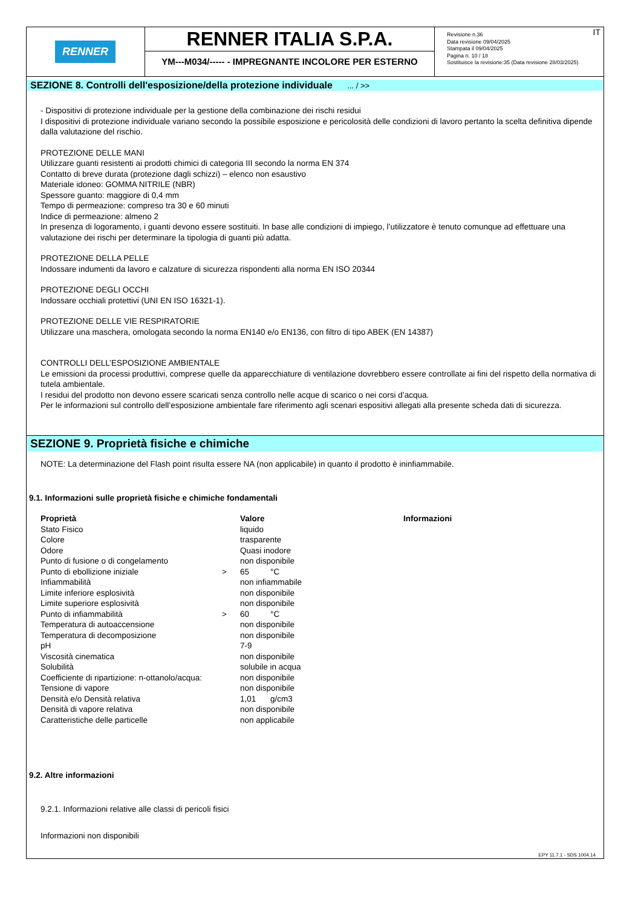RENNER
RENNER ITALIA S.P.A.
YM---M034/----- - IMPREGNANTE INCOLORE PER ESTERNO
IT Revisione n.36
Data revisione 09/04/2025
Stampata il 09/04/2025
Pagina n. 10 / 18
Sostituisce la revisione:35 (Data revisione 28/03/2025)
SEZIONE 8. Controlli dell'esposizione/della protezione individuale ... / >>
- Dispositivi di protezione individuale per la gestione della combinazione dei rischi residui
I dispositivi di protezione individuale variano secondo la possibile esposizione e pericolosità delle condizioni di lavoro pertanto la scelta definitiva dipende dalla valutazione del rischio.
PROTEZIONE DELLE MANI
Utilizzare guanti resistenti ai prodotti chimici di categoria III secondo la norma EN 374
Contatto di breve durata (protezione dagli schizzi) – elenco non esaustivo
Materiale idoneo: GOMMA NITRILE (NBR)
Spessore guanto: maggiore di 0,4 mm
Tempo di permeazione: compreso tra 30 e 60 minuti
Indice di permeazione: almeno 2
In presenza di logoramento, i guanti devono essere sostituiti. In base alle condizioni di impiego, l’utilizzatore è tenuto comunque ad effettuare una valutazione dei rischi per determinare la tipologia di guanti più adatta.
PROTEZIONE DELLA PELLE
Indossare indumenti da lavoro e calzature di sicurezza rispondenti alla norma EN ISO 20344
PROTEZIONE DEGLI OCCHI
Indossare occhiali protettivi (UNI EN ISO 16321-1).
PROTEZIONE DELLE VIE RESPIRATORIE
Utilizzare una maschera, omologata secondo la norma EN140 e/o EN136, con filtro di tipo ABEK (EN 14387)
CONTROLLI DELL’ESPOSIZIONE AMBIENTALE
Le emissioni da processi produttivi, comprese quelle da apparecchiature di ventilazione dovrebbero essere controllate ai fini del rispetto della normativa di tutela ambientale.
I residui del prodotto non devono essere scaricati senza controllo nelle acque di scarico o nei corsi d’acqua.
Per le informazioni sul controllo dell’esposizione ambientale fare riferimento agli scenari espositivi allegati alla presente scheda dati di sicurezza.
SEZIONE 9. Proprietà fisiche e chimiche
NOTE: La determinazione del Flash point risulta essere NA (non applicabile) in quanto il prodotto è ininfiammabile.
9.1. Informazioni sulle proprietà fisiche e chimiche fondamentali
| Proprietà | | Valore | | Informazioni |
| --- | --- | --- | --- | --- |
| Stato Fisico | | liquido | | |
| Colore | | trasparente | | |
| Odore | | Quasi inodore | | |
| Punto di fusione o di congelamento | | non disponibile | | |
| Punto di ebollizione iniziale | > | 65 | °C | |
| Infiammabilità | | non infiammabile | | |
| Limite inferiore esplosività | | non disponibile | | |
| Limite superiore esplosività | | non disponibile | | |
| Punto di infiammabilità | > | 60 | °C | |
| Temperatura di autoaccensione | | non disponibile | | |
| Temperatura di decomposizione | | non disponibile | | |
| pH | | 7-9 | | |
| Viscosità cinematica | | non disponibile | | |
| Solubilità | | solubile in acqua | | |
| Coefficiente di ripartizione: n-ottanolo/acqua: | | non disponibile | | |
| Tensione di vapore | | non disponibile | | |
| Densità e/o Densità relativa | | 1,01 | g/cm3 | |
| Densità di vapore relativa | | non disponibile | | |
| Caratteristiche delle particelle | | non applicabile | | |
9.2. Altre informazioni
9.2.1. Informazioni relative alle classi di pericoli fisici
Informazioni non disponibili
EPY 11.7.1 - SDS 1004.14